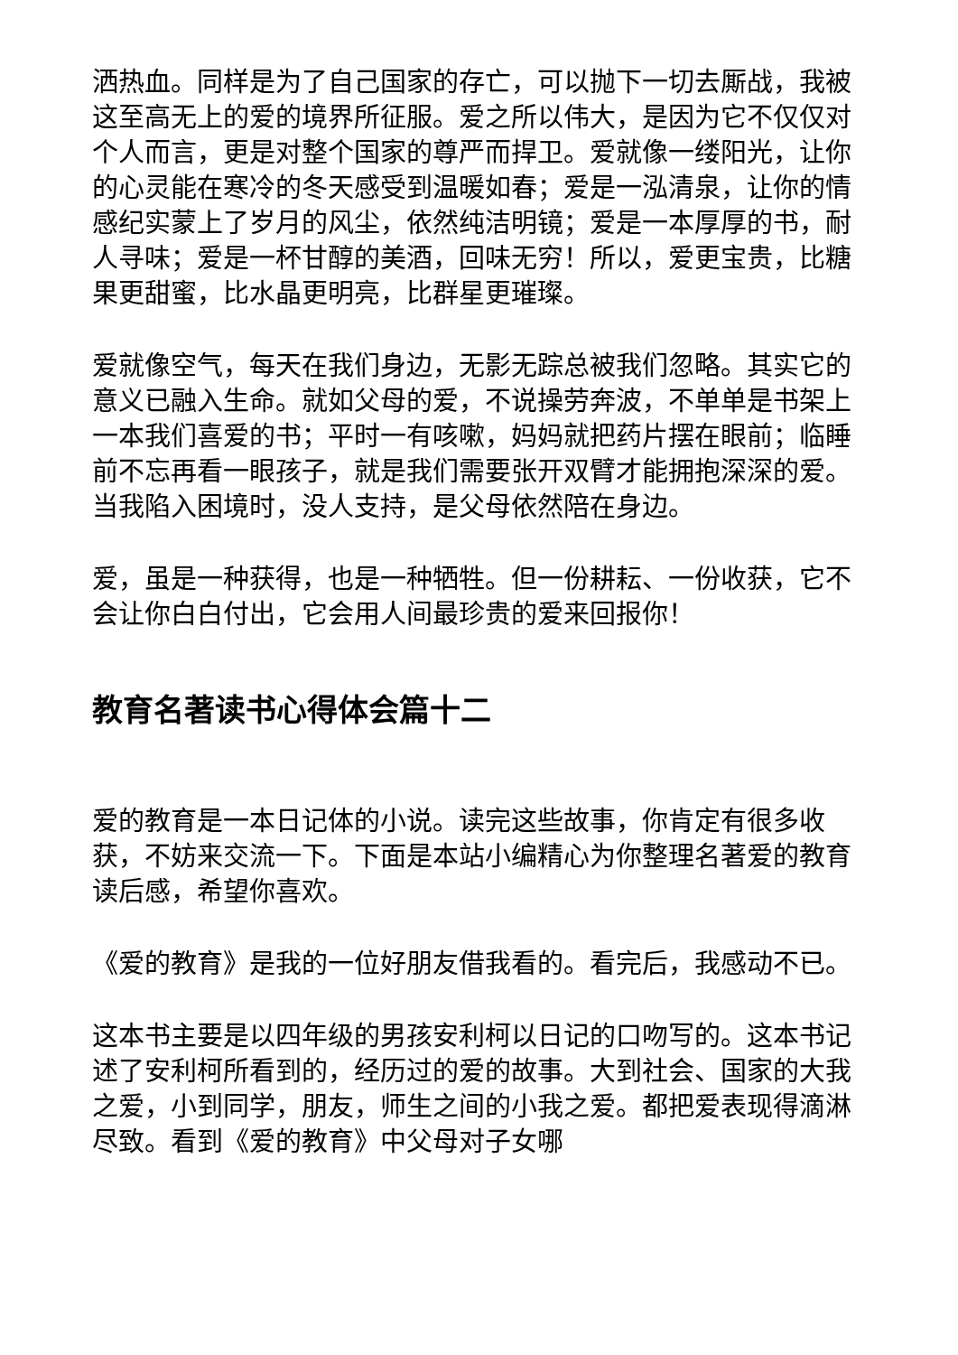洒热血。同样是为了自己国家的存亡，可以抛下一切去厮战，我被这至高无上的爱的境界所征服。爱之所以伟大，是因为它不仅仅对个人而言，更是对整个国家的尊严而捍卫。爱就像一缕阳光，让你的心灵能在寒冷的冬天感受到温暖如春；爱是一泓清泉，让你的情感纪实蒙上了岁月的风尘，依然纯洁明镜；爱是一本厚厚的书，耐人寻味；爱是一杯甘醇的美酒，回味无穷！所以，爱更宝贵，比糖果更甜蜜，比水晶更明亮，比群星更璀璨。
爱就像空气，每天在我们身边，无影无踪总被我们忽略。其实它的意义已融入生命。就如父母的爱，不说操劳奔波，不单单是书架上一本我们喜爱的书；平时一有咳嗽，妈妈就把药片摆在眼前；临睡前不忘再看一眼孩子，就是我们需要张开双臂才能拥抱深深的爱。当我陷入困境时，没人支持，是父母依然陪在身边。
爱，虽是一种获得，也是一种牺牲。但一份耕耘、一份收获，它不会让你白白付出，它会用人间最珍贵的爱来回报你！
教育名著读书心得体会篇十二
爱的教育是一本日记体的小说。读完这些故事，你肯定有很多收获，不妨来交流一下。下面是本站小编精心为你整理名著爱的教育读后感，希望你喜欢。
《爱的教育》是我的一位好朋友借我看的。看完后，我感动不已。
这本书主要是以四年级的男孩安利柯以日记的口吻写的。这本书记述了安利柯所看到的，经历过的爱的故事。大到社会、国家的大我之爱，小到同学，朋友，师生之间的小我之爱。都把爱表现得滴淋尽致。看到《爱的教育》中父母对子女哪